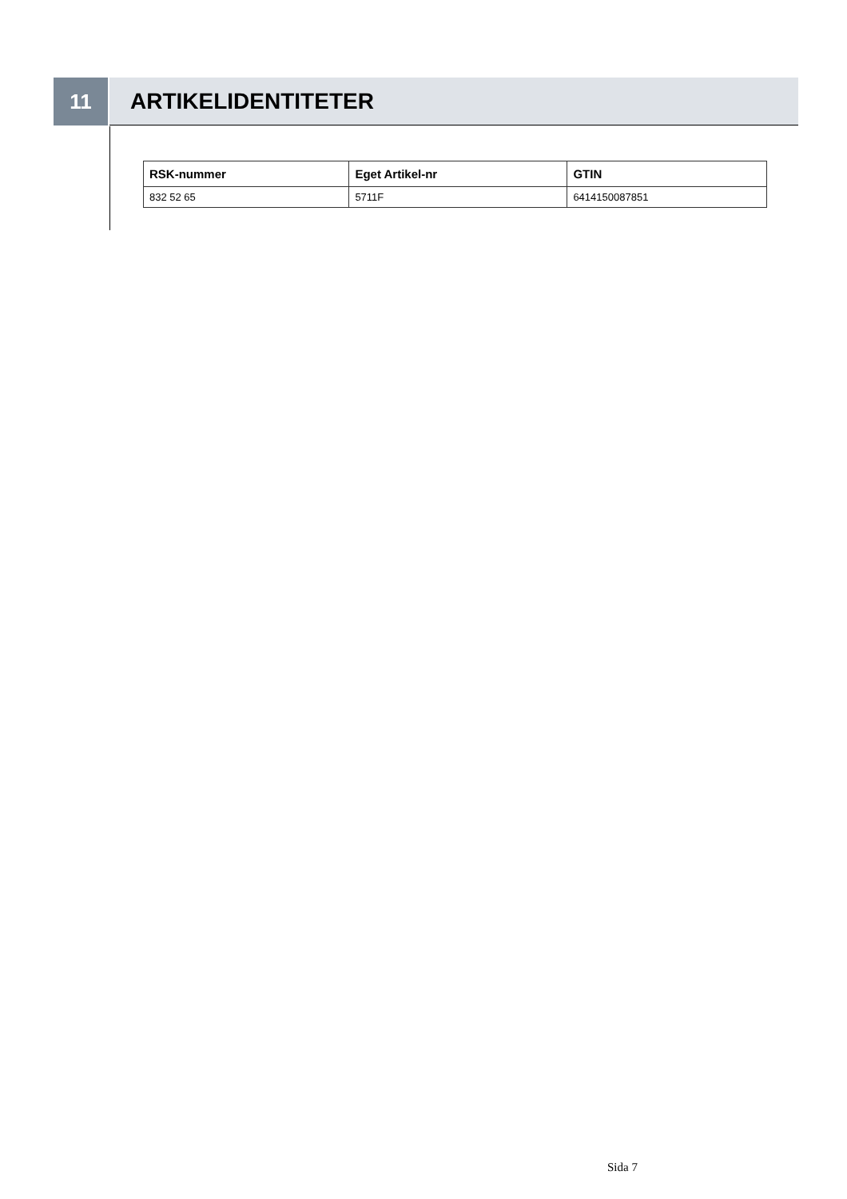11 ARTIKELIDENTITETER
| RSK-nummer | Eget Artikel-nr | GTIN |
| --- | --- | --- |
| 832 52 65 | 5711F | 6414150087851 |
Sida 7